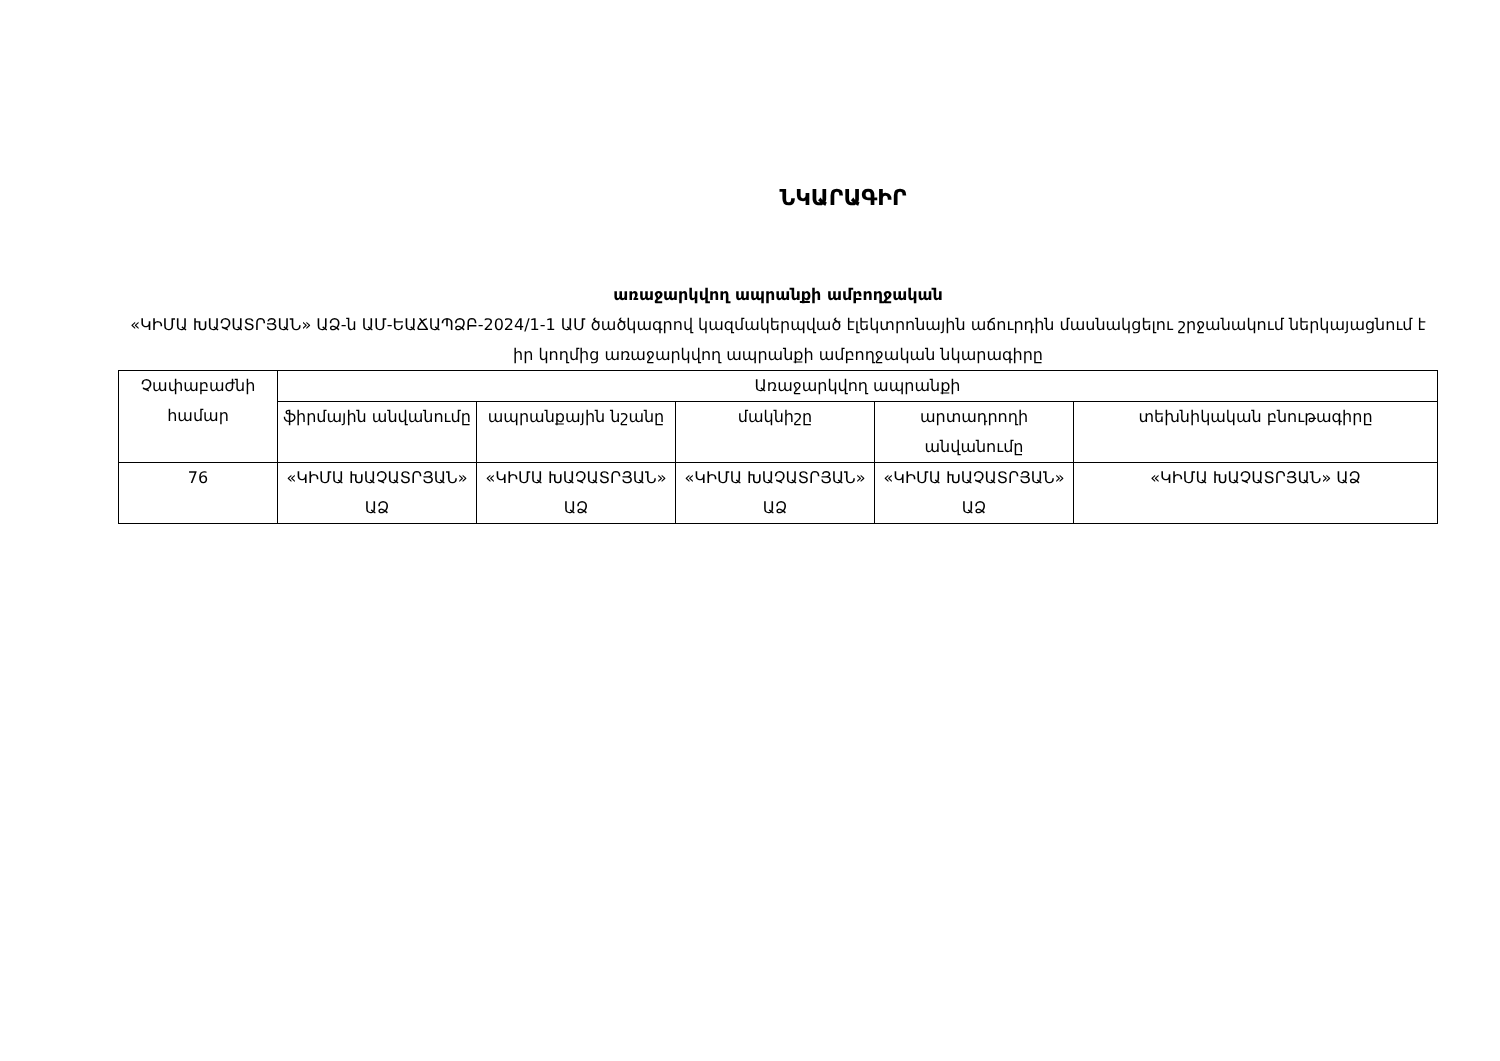ՆԿԱՐԱԳԻՐ
առաջարկվող ապրանքի ամբողջական
«ԿԻՄԱ ԽԱՉԱՏՐՅԱՆ» ԱՁ-ն ԱՄ-ԵԱՃԱՊՁԲ-2024/1-1 ԱՄ ծածկագրով կազմակերպված էլեկտրոնային աճուրդին մասնակցելու շրջանակում ներկայացնում է իր կողմից առաջարկվող ապրանքի ամբողջական նկարագիրը
| Չափաբաժնի համար | Առաջարկվող ապրանքի | | | | |
| --- | --- | --- | --- | --- | --- |
| | ֆիրմային անվանումը | ապրանքային նշանը | մակնիշը | արտադրողի անվանումը | տեխնիկական բնութագիրը |
| 76 | «ԿԻՄԱ ԽԱՉԱՏՐՅԱՆ» ԱՁ | «ԿԻՄԱ ԽԱՉԱՏՐՅԱՆ» ԱՁ | «ԿԻՄԱ ԽԱՉԱՏՐՅԱՆ» ԱՁ | «ԿԻՄԱ ԽԱՉԱՏՐՅԱՆ» ԱՁ | «ԿԻՄԱ ԽԱՉԱՏՐՅԱՆ» ԱՁ |